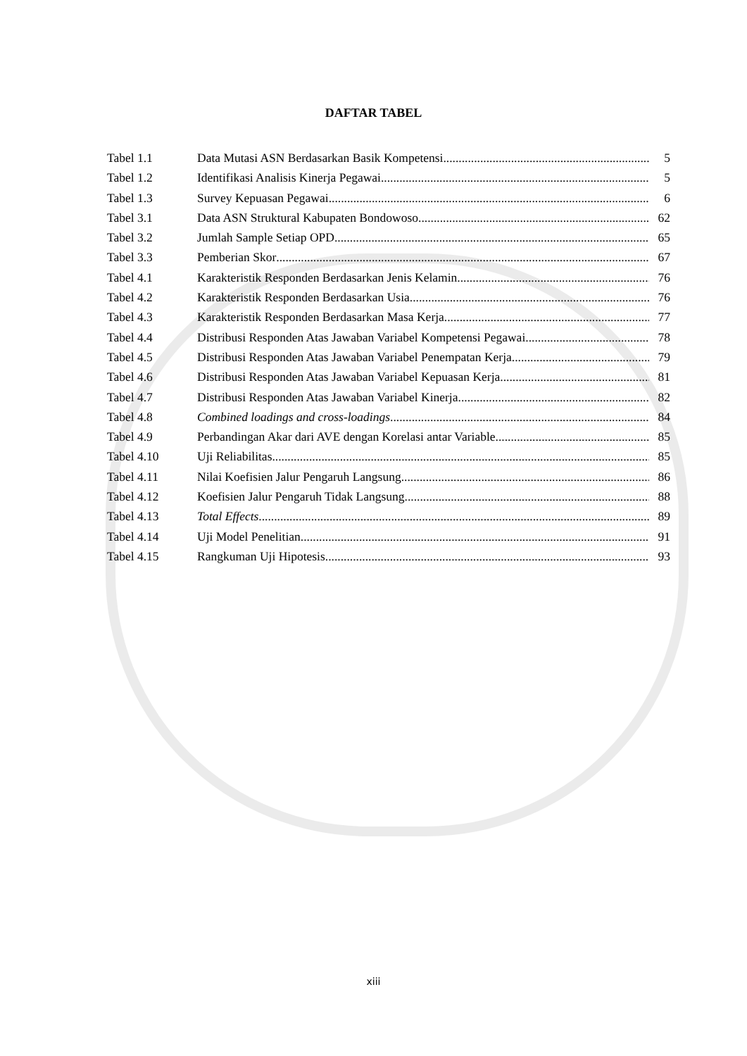DAFTAR TABEL
Tabel 1.1 Data Mutasi ASN Berdasarkan Basik Kompetensi. 5
Tabel 1.2 Identifikasi Analisis Kinerja Pegawai. 5
Tabel 1.3 Survey Kepuasan Pegawai 6
Tabel 3.1 Data ASN Struktural Kabupaten Bondowoso. 62
Tabel 3.2 Jumlah Sample Setiap OPD 65
Tabel 3.3 Pemberian Skor 67
Tabel 4.1 Karakteristik Responden Berdasarkan Jenis Kelamin 76
Tabel 4.2 Karakteristik Responden Berdasarkan Usia 76
Tabel 4.3 Karakteristik Responden Berdasarkan Masa Kerja 77
Tabel 4.4 Distribusi Responden Atas Jawaban Variabel Kompetensi Pegawai 78
Tabel 4.5 Distribusi Responden Atas Jawaban Variabel Penempatan Kerja 79
Tabel 4.6 Distribusi Responden Atas Jawaban Variabel Kepuasan Kerja 81
Tabel 4.7 Distribusi Responden Atas Jawaban Variabel Kinerja 82
Tabel 4.8 Combined loadings and cross-loadings 84
Tabel 4.9 Perbandingan Akar dari AVE dengan Korelasi antar Variable 85
Tabel 4.10 Uji Reliabilitas 85
Tabel 4.11 Nilai Koefisien Jalur Pengaruh Langsung 86
Tabel 4.12 Koefisien Jalur Pengaruh Tidak Langsung 88
Tabel 4.13 Total Effects 89
Tabel 4.14 Uji Model Penelitian 91
Tabel 4.15 Rangkuman Uji Hipotesis 93
xiii